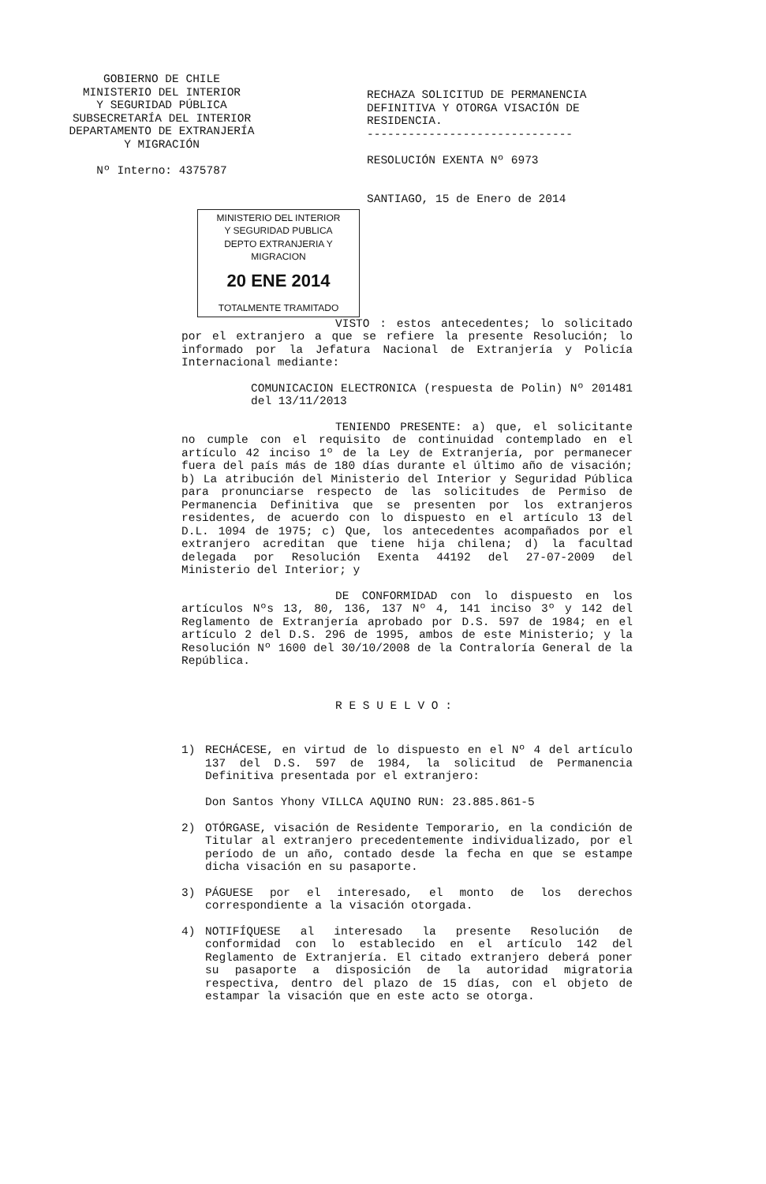GOBIERNO DE CHILE
MINISTERIO DEL INTERIOR
Y SEGURIDAD PÚBLICA
SUBSECRETARÍA DEL INTERIOR
DEPARTAMENTO DE EXTRANJERÍA
Y MIGRACIÓN
Nº Interno: 4375787
RECHAZA SOLICITUD DE PERMANENCIA DEFINITIVA Y OTORGA VISACIÓN DE RESIDENCIA.
------------------------------
RESOLUCIÓN EXENTA Nº 6973
SANTIAGO, 15 de Enero de 2014
MINISTERIO DEL INTERIOR
Y SEGURIDAD PUBLICA
DEPTO EXTRANJERIA Y MIGRACION
20 ENE 2014
TOTALMENTE TRAMITADO
VISTO : estos antecedentes; lo solicitado por el extranjero a que se refiere la presente Resolución; lo informado por la Jefatura Nacional de Extranjería y Policía Internacional mediante:
COMUNICACION ELECTRONICA (respuesta de Polin) Nº 201481 del 13/11/2013
TENIENDO PRESENTE: a) que, el solicitante no cumple con el requisito de continuidad contemplado en el artículo 42 inciso 1º de la Ley de Extranjería, por permanecer fuera del país más de 180 días durante el último año de visación; b) La atribución del Ministerio del Interior y Seguridad Pública para pronunciarse respecto de las solicitudes de Permiso de Permanencia Definitiva que se presenten por los extranjeros residentes, de acuerdo con lo dispuesto en el artículo 13 del D.L. 1094 de 1975; c) Que, los antecedentes acompañados por el extranjero acreditan que tiene hija chilena; d) la facultad delegada por Resolución Exenta 44192 del 27-07-2009 del Ministerio del Interior; y
DE CONFORMIDAD con lo dispuesto en los artículos Nºs 13, 80, 136, 137 Nº 4, 141 inciso 3º y 142 del Reglamento de Extranjería aprobado por D.S. 597 de 1984; en el artículo 2 del D.S. 296 de 1995, ambos de este Ministerio; y la Resolución Nº 1600 del 30/10/2008 de la Contraloría General de la República.
R E S U E L V O :
1) RECHÁCESE, en virtud de lo dispuesto en el Nº 4 del artículo 137 del D.S. 597 de 1984, la solicitud de Permanencia Definitiva presentada por el extranjero:
Don Santos Yhony VILLCA AQUINO RUN: 23.885.861-5
2) OTÓRGASE, visación de Residente Temporario, en la condición de Titular al extranjero precedentemente individualizado, por el período de un año, contado desde la fecha en que se estampe dicha visación en su pasaporte.
3) PÁGUESE por el interesado, el monto de los derechos correspondiente a la visación otorgada.
4) NOTIFÍQUESE al interesado la presente Resolución de conformidad con lo establecido en el artículo 142 del Reglamento de Extranjería. El citado extranjero deberá poner su pasaporte a disposición de la autoridad migratoria respectiva, dentro del plazo de 15 días, con el objeto de estampar la visación que en este acto se otorga.